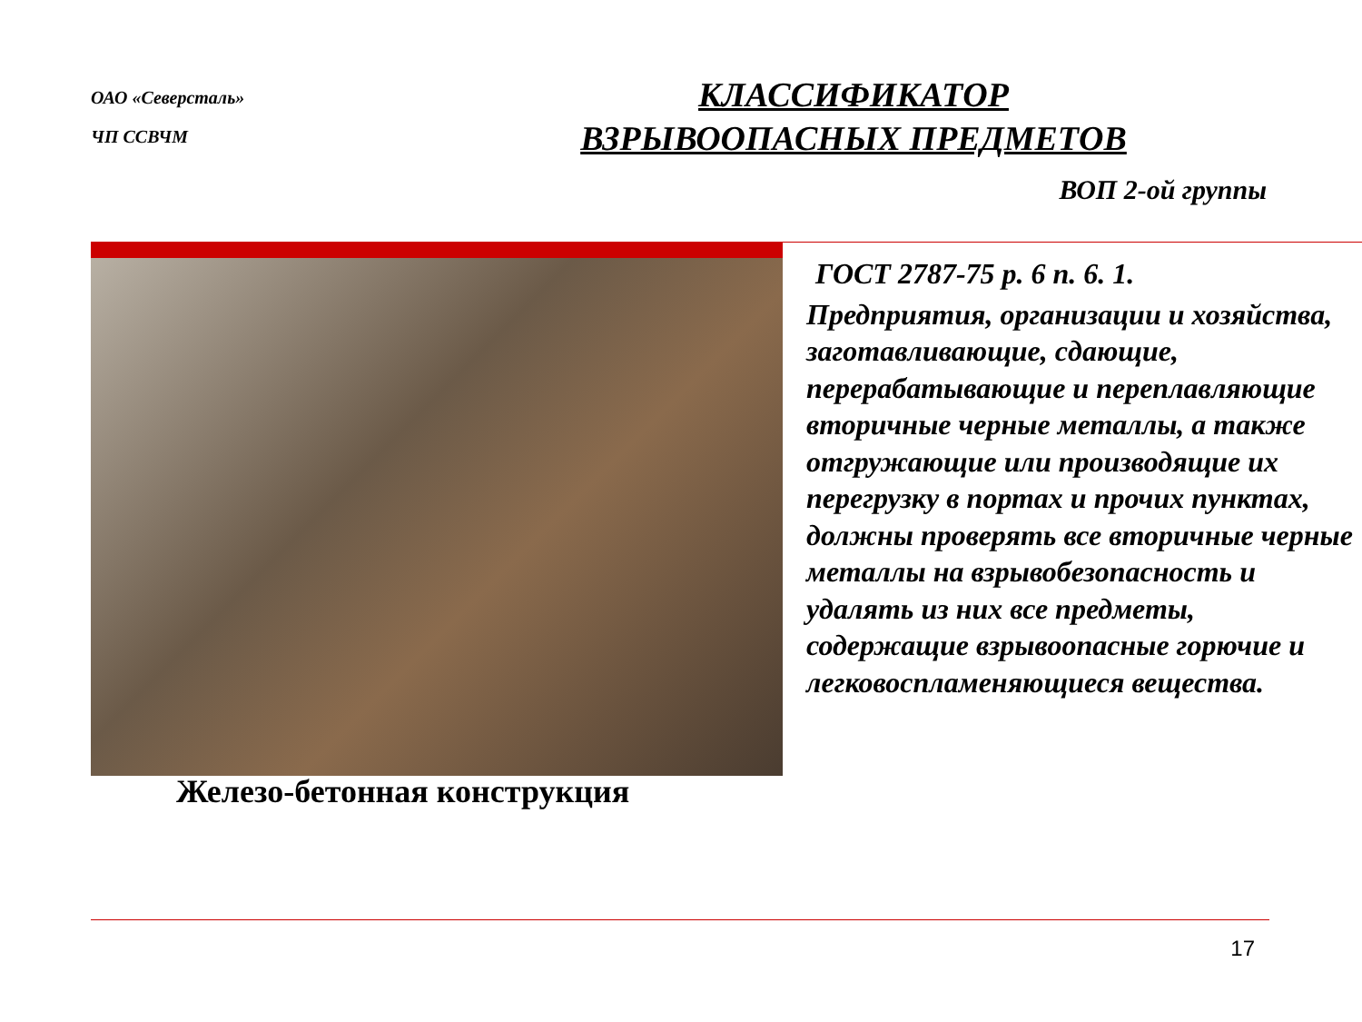ОАО «Северсталь»
ЧП ССВЧМ
КЛАССИФИКАТОР
ВЗРЫВООПАСНЫХ ПРЕДМЕТОВ
ВОП 2-ой группы
ГОСТ 2787-75 р. 6 п. 6. 1.
Предприятия, организации и хозяйства, заготавливающие, сдающие, перерабатывающие и переплавляющие вторичные черные металлы, а также отгружающие или производящие их перегрузку в портах и прочих пунктах, должны проверять все вторичные черные металлы на взрывобезопасность и удалять из них все предметы, содержащие взрывоопасные горючие и легковоспламеняющиеся вещества.
Железо-бетонная конструкция
17